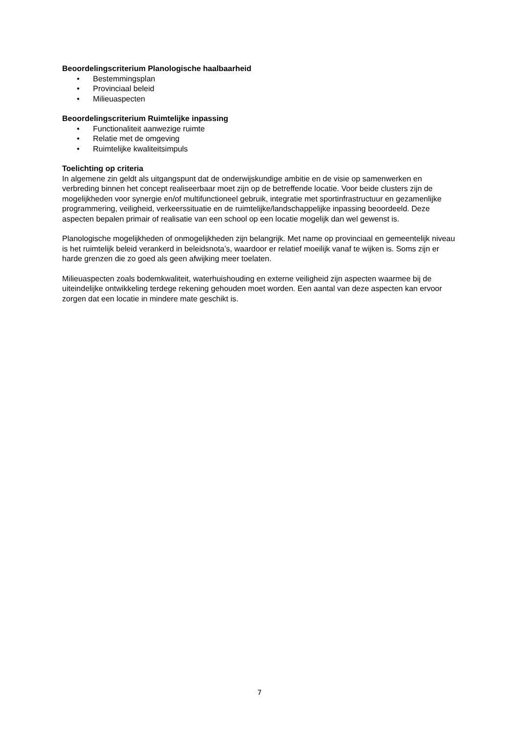Beoordelingscriterium Planologische haalbaarheid
• Bestemmingsplan
• Provinciaal beleid
• Milieuaspecten
Beoordelingscriterium Ruimtelijke inpassing
• Functionaliteit aanwezige ruimte
• Relatie met de omgeving
• Ruimtelijke kwaliteitsimpuls
Toelichting op criteria
In algemene zin geldt als uitgangspunt dat de onderwijskundige ambitie en de visie op samenwerken en verbreding binnen het concept realiseerbaar moet zijn op de betreffende locatie. Voor beide clusters zijn de mogelijkheden voor synergie en/of multifunctioneel gebruik, integratie met sportinfrastructuur en gezamenlijke programmering, veiligheid, verkeerssituatie en de ruimtelijke/landschappelijke inpassing beoordeeld. Deze aspecten bepalen primair of realisatie van een school op een locatie mogelijk dan wel gewenst is.
Planologische mogelijkheden of onmogelijkheden zijn belangrijk. Met name op provinciaal en gemeentelijk niveau is het ruimtelijk beleid verankerd in beleidsnota’s, waardoor er relatief moeilijk vanaf te wijken is. Soms zijn er harde grenzen die zo goed als geen afwijking meer toelaten.
Milieuaspecten zoals bodemkwaliteit, waterhuishouding en externe veiligheid zijn aspecten waarmee bij de uiteindelijke ontwikkeling terdege rekening gehouden moet worden. Een aantal van deze aspecten kan ervoor zorgen dat een locatie in mindere mate geschikt is.
7